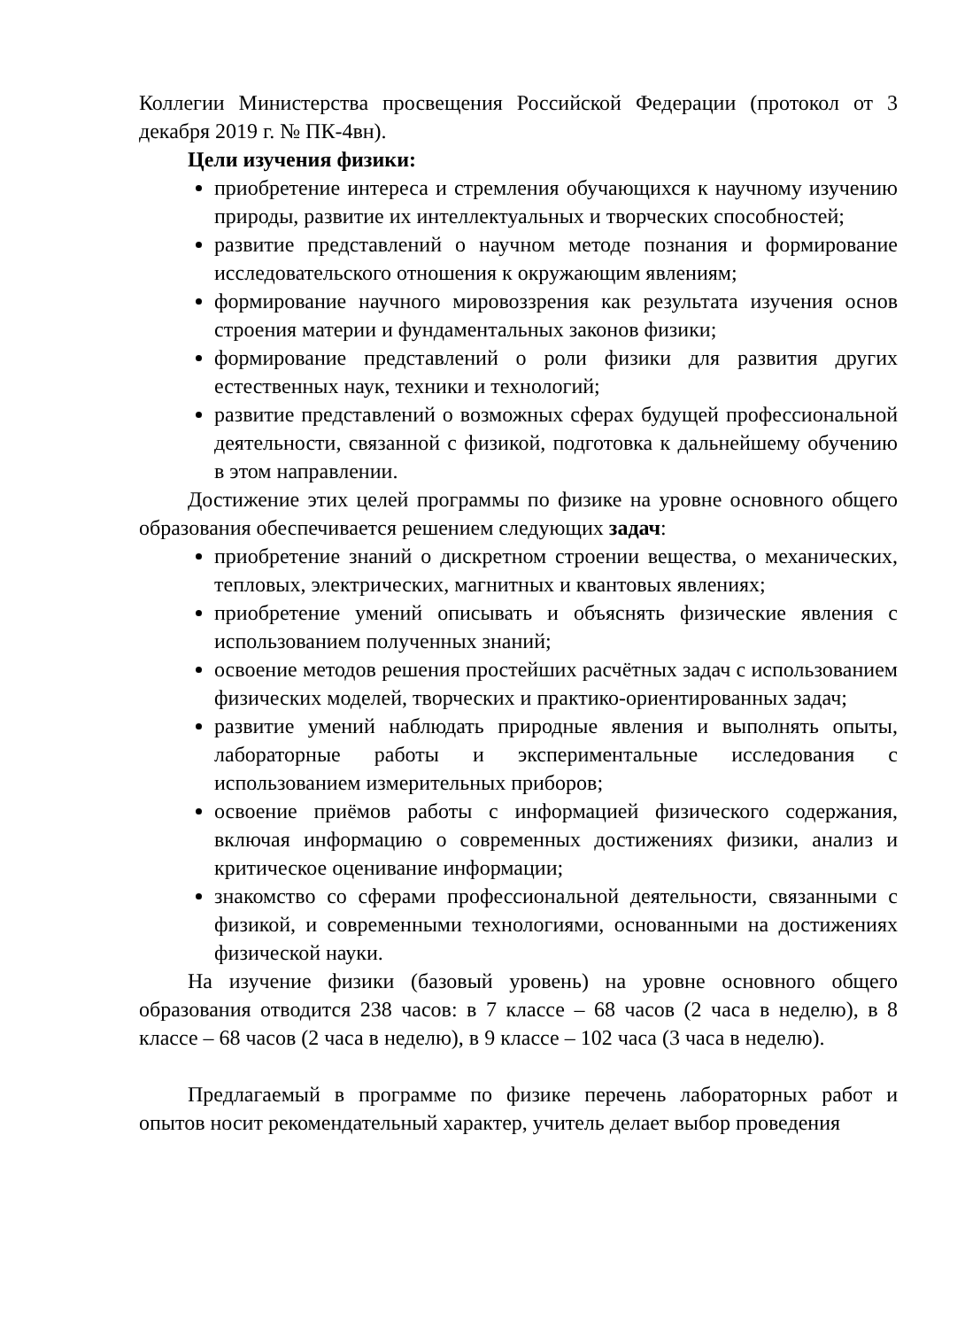Коллегии Министерства просвещения Российской Федерации (протокол от 3 декабря 2019 г. № ПК-4вн).
Цели изучения физики:
приобретение интереса и стремления обучающихся к научному изучению природы, развитие их интеллектуальных и творческих способностей;
развитие представлений о научном методе познания и формирование исследовательского отношения к окружающим явлениям;
формирование научного мировоззрения как результата изучения основ строения материи и фундаментальных законов физики;
формирование представлений о роли физики для развития других естественных наук, техники и технологий;
развитие представлений о возможных сферах будущей профессиональной деятельности, связанной с физикой, подготовка к дальнейшему обучению в этом направлении.
Достижение этих целей программы по физике на уровне основного общего образования обеспечивается решением следующих задач:
приобретение знаний о дискретном строении вещества, о механических, тепловых, электрических, магнитных и квантовых явлениях;
приобретение умений описывать и объяснять физические явления с использованием полученных знаний;
освоение методов решения простейших расчётных задач с использованием физических моделей, творческих и практико-ориентированных задач;
развитие умений наблюдать природные явления и выполнять опыты, лабораторные работы и экспериментальные исследования с использованием измерительных приборов;
освоение приёмов работы с информацией физического содержания, включая информацию о современных достижениях физики, анализ и критическое оценивание информации;
знакомство со сферами профессиональной деятельности, связанными с физикой, и современными технологиями, основанными на достижениях физической науки.
На изучение физики (базовый уровень) на уровне основного общего образования отводится 238 часов: в 7 классе – 68 часов (2 часа в неделю), в 8 классе – 68 часов (2 часа в неделю), в 9 классе – 102 часа (3 часа в неделю).
Предлагаемый в программе по физике перечень лабораторных работ и опытов носит рекомендательный характер, учитель делает выбор проведения